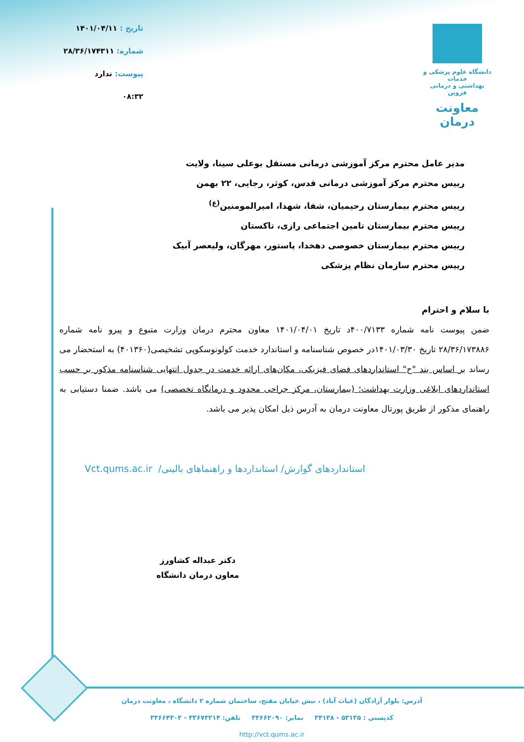دانشگاه علوم پزشکی و خدمات
بهداشتی و درمانی قزوین
معاونت درمان
تاریخ : ۱۴۰۱/۰۴/۱۱
شماره: ۲۸/۳۶/۱۷۴۳۱۱
پیوست: ندارد
۰۸:۳۲
مدیر عامل محترم مرکز آموزشی درمانی مستقل بوعلی سینا، ولایت
رییس محترم مرکز آموزشی درمانی قدس، کوثر، رجایی، ۲۲ بهمن
رییس محترم بیمارستان رحیمیان، شفا، شهدا، امیرالمومنین<sup>(ع)</sup>
رییس محترم بیمارستان تامین اجتماعی رازی، تاکستان
رییس محترم بیمارستان خصوصی دهخدا، پاستور، مهرگان، ولیعصر آبیک
رییس محترم سازمان نظام پزشکی
با سلام و احترام
ضمن پیوست نامه شماره ۴۰۰/۷۱۳۳د تاریخ ۱۴۰۱/۰۴/۰۱ معاون محترم درمان وزارت متبوع و پیرو نامه شماره ۲۸/۳۶/۱۷۳۸۸۶ تاریخ ۱۴۰۱/۰۳/۳۰در خصوص شناسنامه و استاندارد خدمت کولونوسکوپی تشخیصی(۴۰۱۳۶۰) به استحضار می رساند بر اساس بند "ح" استانداردهای فضای فیزیکی، مکان‌های ارائه خدمت در جدول انتهایی شناسنامه مذکور بر حسب استانداردهای ابلاغی وزارت بهداشت؛ (بیمارستان، مرکز جراحی محدود و درمانگاه تخصصی) می باشد. ضمنا دستیابی به راهنمای مذکور از طریق پورتال معاونت درمان به آدرس ذیل امکان پذیر می باشد.
استانداردهای گوارش/ استانداردها و راهنماهای بالینی/ Vct.qums.ac.ir
دکتر عبداله کشاورز
معاون درمان دانشگاه
آدرس: بلوار آزادگان (غیاث آباد) ، نبش خیابان مفتح، ساختمان شماره ۲ دانشگاه ، معاونت درمان
کدپستی : ۵۳۱۳۵ - ۳۴۱۳۸ نمابر: ۳۳۶۶۲۰۹۰ تلفن: ۳۳۶۷۳۲۱۴ - ۳۳۶۶۴۳۰۲
http://vct.qums.ac.ir